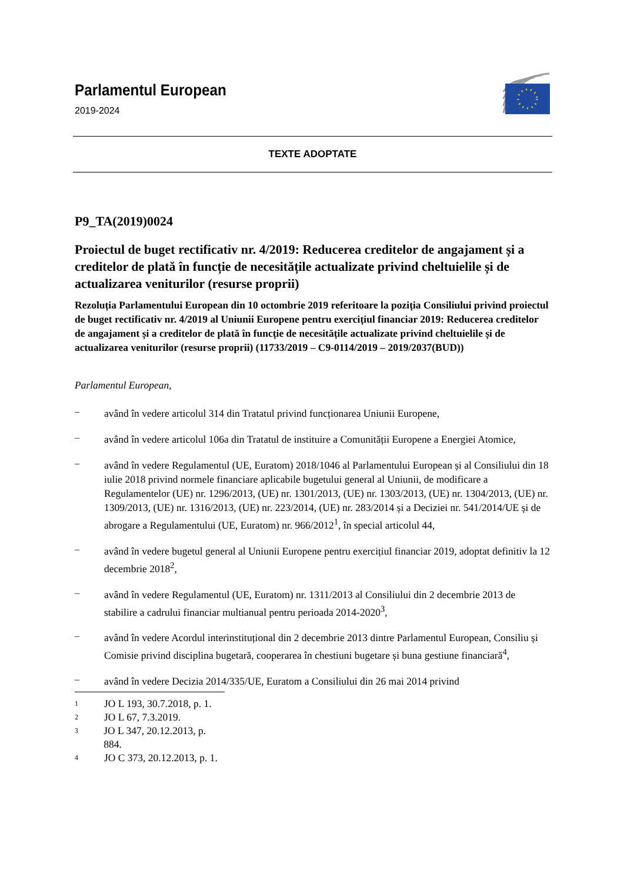Parlamentul European
2019-2024
TEXTE ADOPTATE
P9_TA(2019)0024
Proiectul de buget rectificativ nr. 4/2019: Reducerea creditelor de angajament și a creditelor de plată în funcție de necesitățile actualizate privind cheltuielile și de actualizarea veniturilor (resurse proprii)
Rezoluția Parlamentului European din 10 octombrie 2019 referitoare la poziția Consiliului privind proiectul de buget rectificativ nr. 4/2019 al Uniunii Europene pentru exercițiul financiar 2019: Reducerea creditelor de angajament și a creditelor de plată în funcție de necesitățile actualizate privind cheltuielile și de actualizarea veniturilor (resurse proprii) (11733/2019 – C9-0114/2019 – 2019/2037(BUD))
Parlamentul European,
–
având în vedere articolul 314 din Tratatul privind funcționarea Uniunii Europene,
–
având în vedere articolul 106a din Tratatul de instituire a Comunității Europene a Energiei Atomice,
–
având în vedere Regulamentul (UE, Euratom) 2018/1046 al Parlamentului European și al Consiliului din 18 iulie 2018 privind normele financiare aplicabile bugetului general al Uniunii, de modificare a Regulamentelor (UE) nr. 1296/2013, (UE) nr. 1301/2013, (UE) nr. 1303/2013, (UE) nr. 1304/2013, (UE) nr. 1309/2013, (UE) nr. 1316/2013, (UE) nr. 223/2014, (UE) nr. 283/2014 și a Deciziei nr. 541/2014/UE și de abrogare a Regulamentului (UE, Euratom) nr. 966/2012<sup>1</sup>, în special articolul 44,
–
având în vedere bugetul general al Uniunii Europene pentru exercițiul financiar 2019, adoptat definitiv la 12 decembrie 2018<sup>2</sup>,
–
având în vedere Regulamentul (UE, Euratom) nr. 1311/2013 al Consiliului din 2 decembrie 2013 de stabilire a cadrului financiar multianual pentru perioada 2014-2020<sup>3</sup>,
–
având în vedere Acordul interinstituțional din 2 decembrie 2013 dintre Parlamentul European, Consiliu și Comisie privind disciplina bugetară, cooperarea în chestiuni bugetare și buna gestiune financiară<sup>4</sup>,
–
având în vedere Decizia 2014/335/UE, Euratom a Consiliului din 26 mai 2014 privind
1 JO L 193, 30.7.2018, p. 1.
2 JO L 67, 7.3.2019.
3 JO L 347, 20.12.2013, p. 884.
4 JO C 373, 20.12.2013, p. 1.